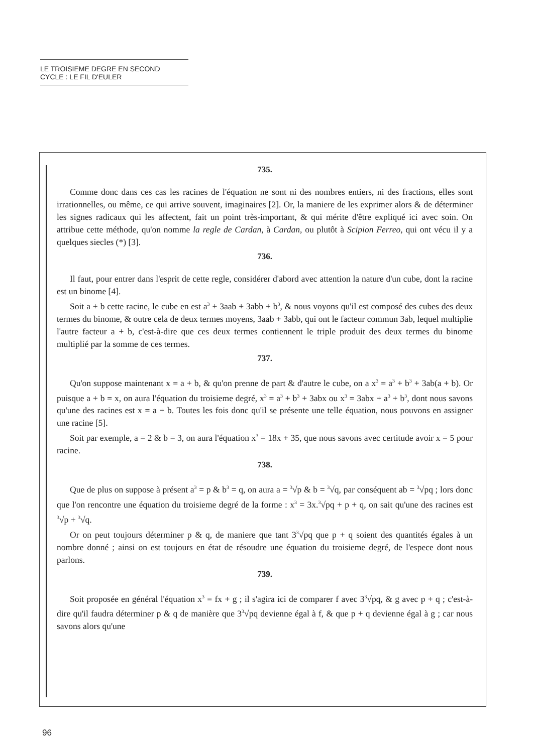LE TROISIEME DEGRE EN SECOND
CYCLE : LE FIL D'EULER
735.
Comme donc dans ces cas les racines de l'équation ne sont ni des nombres entiers, ni des fractions, elles sont irrationnelles, ou même, ce qui arrive souvent, imaginaires [2]. Or, la maniere de les exprimer alors & de déterminer les signes radicaux qui les affectent, fait un point très-important, & qui mérite d'être expliqué ici avec soin. On attribue cette méthode, qu'on nomme la regle de Cardan, à Cardan, ou plutôt à Scipion Ferreo, qui ont vécu il y a quelques siecles (*) [3].
736.
Il faut, pour entrer dans l'esprit de cette regle, considérer d'abord avec attention la nature d'un cube, dont la racine est un binome [4].
Soit a + b cette racine, le cube en est a<sup>3</sup> + 3aab + 3abb + b<sup>3</sup>, & nous voyons qu'il est composé des cubes des deux termes du binome, & outre cela de deux termes moyens, 3aab + 3abb, qui ont le facteur commun 3ab, lequel multiplie l'autre facteur a + b, c'est-à-dire que ces deux termes contiennent le triple produit des deux termes du binome multiplié par la somme de ces termes.
737.
Qu'on suppose maintenant x = a + b, & qu'on prenne de part & d'autre le cube, on a x<sup>3</sup> = a<sup>3</sup> + b<sup>3</sup> + 3ab(a + b). Or puisque a + b = x, on aura l'équation du troisieme degré, x<sup>3</sup> = a<sup>3</sup> + b<sup>3</sup> + 3abx ou x<sup>3</sup> = 3abx + a<sup>3</sup> + b<sup>3</sup>, dont nous savons qu'une des racines est x = a + b. Toutes les fois donc qu'il se présente une telle équation, nous pouvons en assigner une racine [5].
Soit par exemple, a = 2 & b = 3, on aura l'équation x<sup>3</sup> = 18x + 35, que nous savons avec certitude avoir x = 5 pour racine.
738.
Que de plus on suppose à présent a<sup>3</sup> = p & b<sup>3</sup> = q, on aura a = <sup>3</sup>√p & b = <sup>3</sup>√q, par conséquent ab = <sup>3</sup>√pq ; lors donc que l'on rencontre une équation du troisieme degré de la forme : x<sup>3</sup> = 3x.<sup>3</sup>√pq + p + q, on sait qu'une des racines est <sup>3</sup>√p + <sup>3</sup>√q.
Or on peut toujours déterminer p & q, de maniere que tant 3<sup>3</sup>√pq que p + q soient des quantités égales à un nombre donné ; ainsi on est toujours en état de résoudre une équation du troisieme degré, de l'espece dont nous parlons.
739.
Soit proposée en général l'équation x<sup>3</sup> = fx + g ; il s'agira ici de comparer f avec 3<sup>3</sup>√pq, & g avec p + q ; c'est-à-dire qu'il faudra déterminer p & q de manière que 3<sup>3</sup>√pq devienne égal à f, & que p + q devienne égal à g ; car nous savons alors qu'une
96